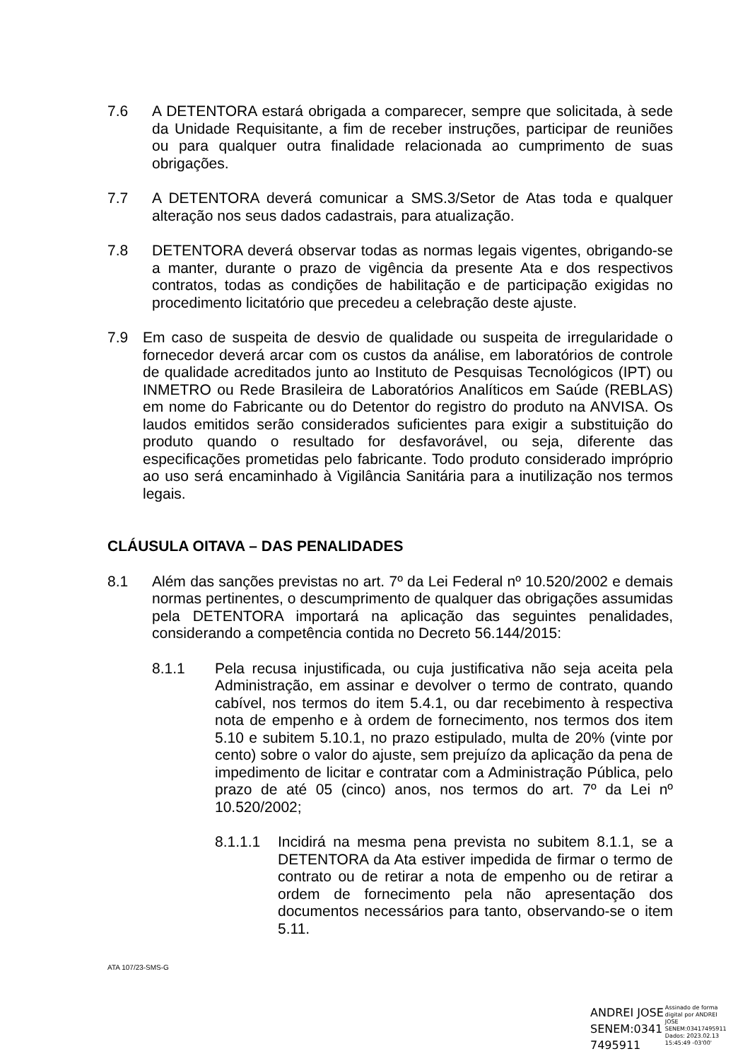7.6 A DETENTORA estará obrigada a comparecer, sempre que solicitada, à sede da Unidade Requisitante, a fim de receber instruções, participar de reuniões ou para qualquer outra finalidade relacionada ao cumprimento de suas obrigações.
7.7 A DETENTORA deverá comunicar a SMS.3/Setor de Atas toda e qualquer alteração nos seus dados cadastrais, para atualização.
7.8 DETENTORA deverá observar todas as normas legais vigentes, obrigando-se a manter, durante o prazo de vigência da presente Ata e dos respectivos contratos, todas as condições de habilitação e de participação exigidas no procedimento licitatório que precedeu a celebração deste ajuste.
7.9 Em caso de suspeita de desvio de qualidade ou suspeita de irregularidade o fornecedor deverá arcar com os custos da análise, em laboratórios de controle de qualidade acreditados junto ao Instituto de Pesquisas Tecnológicos (IPT) ou INMETRO ou Rede Brasileira de Laboratórios Analíticos em Saúde (REBLAS) em nome do Fabricante ou do Detentor do registro do produto na ANVISA. Os laudos emitidos serão considerados suficientes para exigir a substituição do produto quando o resultado for desfavorável, ou seja, diferente das especificações prometidas pelo fabricante. Todo produto considerado impróprio ao uso será encaminhado à Vigilância Sanitária para a inutilização nos termos legais.
CLÁUSULA OITAVA – DAS PENALIDADES
8.1 Além das sanções previstas no art. 7º da Lei Federal nº 10.520/2002 e demais normas pertinentes, o descumprimento de qualquer das obrigações assumidas pela DETENTORA importará na aplicação das seguintes penalidades, considerando a competência contida no Decreto 56.144/2015:
8.1.1 Pela recusa injustificada, ou cuja justificativa não seja aceita pela Administração, em assinar e devolver o termo de contrato, quando cabível, nos termos do item 5.4.1, ou dar recebimento à respectiva nota de empenho e à ordem de fornecimento, nos termos dos item 5.10 e subitem 5.10.1, no prazo estipulado, multa de 20% (vinte por cento) sobre o valor do ajuste, sem prejuízo da aplicação da pena de impedimento de licitar e contratar com a Administração Pública, pelo prazo de até 05 (cinco) anos, nos termos do art. 7º da Lei nº 10.520/2002;
8.1.1.1 Incidirá na mesma pena prevista no subitem 8.1.1, se a DETENTORA da Ata estiver impedida de firmar o termo de contrato ou de retirar a nota de empenho ou de retirar a ordem de fornecimento pela não apresentação dos documentos necessários para tanto, observando-se o item 5.11.
ATA 107/23-SMS-G
ANDREI JOSE
SENEM:0341
7495911
Assinado de forma
digital por ANDREI
JOSE
SENEM:03417495911
Dados: 2023.02.13
15:45:49 -03'00'